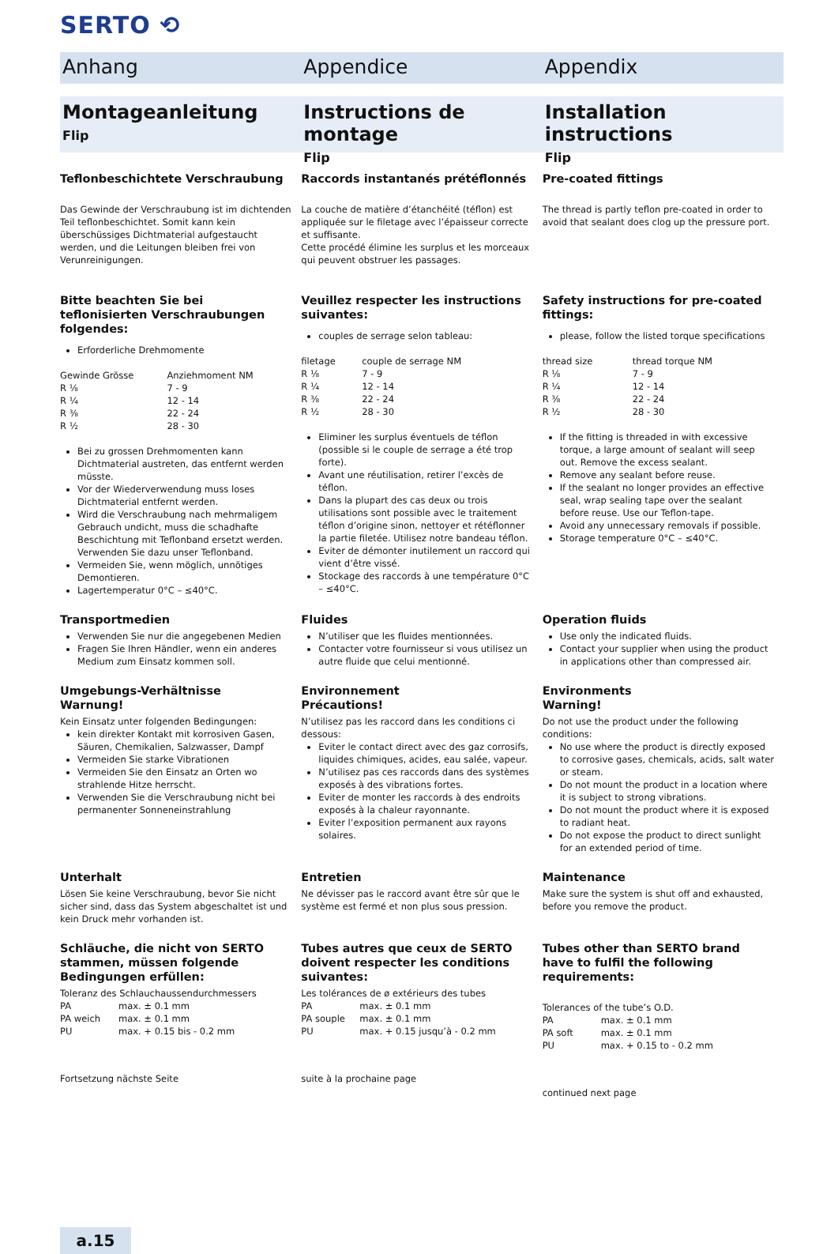SERTO ⟲
Anhang Appendice Appendix
Montageanleitung
Flip
Instructions de montage
Flip
Installation instructions
Flip
Teflonbeschichtete Verschraubung
Das Gewinde der Verschraubung ist im dichtenden Teil teflonbeschichtet. Somit kann kein überschüssiges Dichtmaterial aufgestaucht werden, und die Leitungen bleiben frei von Verunreinigungen.
Raccords instantanés prétéflonnés
La couche de matière d’étanchéité (téflon) est appliquée sur le filetage avec l’épaisseur correcte et suffisante.
Cette procédé élimine les surplus et les morceaux qui peuvent obstruer les passages.
Pre-coated fittings
The thread is partly teflon pre-coated in order to avoid that sealant does clog up the pressure port.
Bitte beachten Sie bei teflonisierten Verschraubungen folgendes:
Erforderliche Drehmomente
| Gewinde Grösse | Anziehmoment NM |
| R ⅛ | 7 - 9 |
| R ¼ | 12 - 14 |
| R ⅜ | 22 - 24 |
| R ½ | 28 - 30 |
Bei zu grossen Drehmomenten kann Dichtmaterial austreten, das entfernt werden müsste.
Vor der Wiederverwendung muss loses Dichtmaterial entfernt werden.
Wird die Verschraubung nach mehrmaligem Gebrauch undicht, muss die schadhafte Beschichtung mit Teflonband ersetzt werden. Verwenden Sie dazu unser Teflonband.
Vermeiden Sie, wenn möglich, unnötiges Demontieren.
Lagertemperatur 0°C – ≤40°C.
Veuillez respecter les instructions suivantes:
couples de serrage selon tableau:
| filetage | couple de serrage NM |
| R ⅛ | 7 - 9 |
| R ¼ | 12 - 14 |
| R ⅜ | 22 - 24 |
| R ½ | 28 - 30 |
Eliminer les surplus éventuels de téflon (possible si le couple de serrage a été trop forte).
Avant une réutilisation, retirer l’excès de téflon.
Dans la plupart des cas deux ou trois utilisations sont possible avec le traitement téflon d’origine sinon, nettoyer et rétéflonner la partie filetée. Utilisez notre bandeau téflon.
Eviter de démonter inutilement un raccord qui vient d’être vissé.
Stockage des raccords à une température 0°C – ≤40°C.
Safety instructions for pre-coated fittings:
please, follow the listed torque specifications
| thread size | thread torque NM |
| R ⅛ | 7 - 9 |
| R ¼ | 12 - 14 |
| R ⅜ | 22 - 24 |
| R ½ | 28 - 30 |
If the fitting is threaded in with excessive torque, a large amount of sealant will seep out. Remove the excess sealant.
Remove any sealant before reuse.
If the sealant no longer provides an effective seal, wrap sealing tape over the sealant before reuse. Use our Teflon-tape.
Avoid any unnecessary removals if possible.
Storage temperature 0°C – ≤40°C.
Transportmedien
Verwenden Sie nur die angegebenen Medien
Fragen Sie Ihren Händler, wenn ein anderes Medium zum Einsatz kommen soll.
Fluides
N’utiliser que les fluides mentionnées.
Contacter votre fournisseur si vous utilisez un autre fluide que celui mentionné.
Operation fluids
Use only the indicated fluids.
Contact your supplier when using the product in applications other than compressed air.
Umgebungs-Verhältnisse
Warnung!
Kein Einsatz unter folgenden Bedingungen:
kein direkter Kontakt mit korrosiven Gasen, Säuren, Chemikalien, Salzwasser, Dampf
Vermeiden Sie starke Vibrationen
Vermeiden Sie den Einsatz an Orten wo strahlende Hitze herrscht.
Verwenden Sie die Verschraubung nicht bei permanenter Sonneneinstrahlung
Environnement
Précautions!
N’utilisez pas les raccord dans les conditions ci dessous:
Eviter le contact direct avec des gaz corrosifs, liquides chimiques, acides, eau salée, vapeur.
N’utilisez pas ces raccords dans des systèmes exposés à des vibrations fortes.
Eviter de monter les raccords à des endroits exposés à la chaleur rayonnante.
Eviter l’exposition permanent aux rayons solaires.
Environments
Warning!
Do not use the product under the following conditions:
No use where the product is directly exposed to corrosive gases, chemicals, acids, salt water or steam.
Do not mount the product in a location where it is subject to strong vibrations.
Do not mount the product where it is exposed to radiant heat.
Do not expose the product to direct sunlight for an extended period of time.
Unterhalt
Lösen Sie keine Verschraubung, bevor Sie nicht sicher sind, dass das System abgeschaltet ist und kein Druck mehr vorhanden ist.
Entretien
Ne dévisser pas le raccord avant être sûr que le système est fermé et non plus sous pression.
Maintenance
Make sure the system is shut off and exhausted, before you remove the product.
Schläuche, die nicht von SERTO stammen, müssen folgende Bedingungen erfüllen:
Toleranz des Schlauchaussendurchmessers
| PA | max. ± 0.1 mm |
| PA weich | max. ± 0.1 mm |
| PU | max. + 0.15 bis - 0.2 mm |
Fortsetzung nächste Seite
Tubes autres que ceux de SERTO doivent respecter les conditions suivantes:
Les tolérances de ø extérieurs des tubes
| PA | max. ± 0.1 mm |
| PA souple | max. ± 0.1 mm |
| PU | max. + 0.15 jusqu’à - 0.2 mm |
suite à la prochaine page
Tubes other than SERTO brand have to fulfil the following requirements:
Tolerances of the tube’s O.D.
| PA | max. ± 0.1 mm |
| PA soft | max. ± 0.1 mm |
| PU | max. + 0.15 to - 0.2 mm |
continued next page
a.15